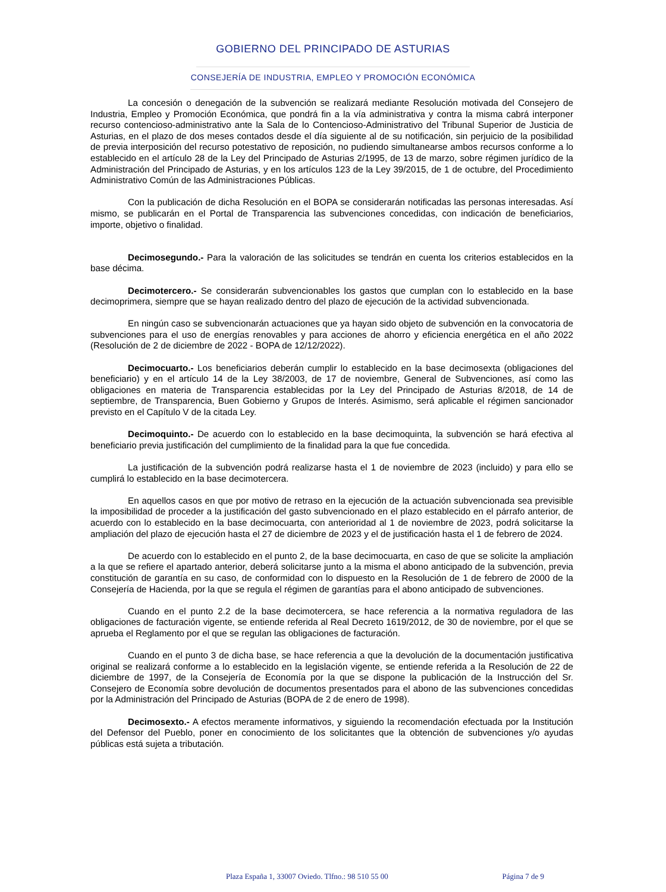GOBIERNO DEL PRINCIPADO DE ASTURIAS
CONSEJERÍA DE INDUSTRIA, EMPLEO Y PROMOCIÓN ECONÓMICA
La concesión o denegación de la subvención se realizará mediante Resolución motivada del Consejero de Industria, Empleo y Promoción Económica, que pondrá fin a la vía administrativa y contra la misma cabrá interponer recurso contencioso-administrativo ante la Sala de lo Contencioso-Administrativo del Tribunal Superior de Justicia de Asturias, en el plazo de dos meses contados desde el día siguiente al de su notificación, sin perjuicio de la posibilidad de previa interposición del recurso potestativo de reposición, no pudiendo simultanearse ambos recursos conforme a lo establecido en el artículo 28 de la Ley del Principado de Asturias 2/1995, de 13 de marzo, sobre régimen jurídico de la Administración del Principado de Asturias, y en los artículos 123 de la Ley 39/2015, de 1 de octubre, del Procedimiento Administrativo Común de las Administraciones Públicas.
Con la publicación de dicha Resolución en el BOPA se considerarán notificadas las personas interesadas. Así mismo, se publicarán en el Portal de Transparencia las subvenciones concedidas, con indicación de beneficiarios, importe, objetivo o finalidad.
Decimosegundo.- Para la valoración de las solicitudes se tendrán en cuenta los criterios establecidos en la base décima.
Decimotercero.- Se considerarán subvencionables los gastos que cumplan con lo establecido en la base decimoprimera, siempre que se hayan realizado dentro del plazo de ejecución de la actividad subvencionada.
En ningún caso se subvencionarán actuaciones que ya hayan sido objeto de subvención en la convocatoria de subvenciones para el uso de energías renovables y para acciones de ahorro y eficiencia energética en el año 2022 (Resolución de 2 de diciembre de 2022 - BOPA de 12/12/2022).
Decimocuarto.- Los beneficiarios deberán cumplir lo establecido en la base decimosexta (obligaciones del beneficiario) y en el artículo 14 de la Ley 38/2003, de 17 de noviembre, General de Subvenciones, así como las obligaciones en materia de Transparencia establecidas por la Ley del Principado de Asturias 8/2018, de 14 de septiembre, de Transparencia, Buen Gobierno y Grupos de Interés. Asimismo, será aplicable el régimen sancionador previsto en el Capítulo V de la citada Ley.
Decimoquinto.- De acuerdo con lo establecido en la base decimoquinta, la subvención se hará efectiva al beneficiario previa justificación del cumplimiento de la finalidad para la que fue concedida.
La justificación de la subvención podrá realizarse hasta el 1 de noviembre de 2023 (incluido) y para ello se cumplirá lo establecido en la base decimotercera.
En aquellos casos en que por motivo de retraso en la ejecución de la actuación subvencionada sea previsible la imposibilidad de proceder a la justificación del gasto subvencionado en el plazo establecido en el párrafo anterior, de acuerdo con lo establecido en la base decimocuarta, con anterioridad al 1 de noviembre de 2023, podrá solicitarse la ampliación del plazo de ejecución hasta el 27 de diciembre de 2023 y el de justificación hasta el 1 de febrero de 2024.
De acuerdo con lo establecido en el punto 2, de la base decimocuarta, en caso de que se solicite la ampliación a la que se refiere el apartado anterior, deberá solicitarse junto a la misma el abono anticipado de la subvención, previa constitución de garantía en su caso, de conformidad con lo dispuesto en la Resolución de 1 de febrero de 2000 de la Consejería de Hacienda, por la que se regula el régimen de garantías para el abono anticipado de subvenciones.
Cuando en el punto 2.2 de la base decimotercera, se hace referencia a la normativa reguladora de las obligaciones de facturación vigente, se entiende referida al Real Decreto 1619/2012, de 30 de noviembre, por el que se aprueba el Reglamento por el que se regulan las obligaciones de facturación.
Cuando en el punto 3 de dicha base, se hace referencia a que la devolución de la documentación justificativa original se realizará conforme a lo establecido en la legislación vigente, se entiende referida a la Resolución de 22 de diciembre de 1997, de la Consejería de Economía por la que se dispone la publicación de la Instrucción del Sr. Consejero de Economía sobre devolución de documentos presentados para el abono de las subvenciones concedidas por la Administración del Principado de Asturias (BOPA de 2 de enero de 1998).
Decimosexto.- A efectos meramente informativos, y siguiendo la recomendación efectuada por la Institución del Defensor del Pueblo, poner en conocimiento de los solicitantes que la obtención de subvenciones y/o ayudas públicas está sujeta a tributación.
Plaza España 1, 33007 Oviedo. Tlfno.: 98 510 55 00 Página 7 de 9